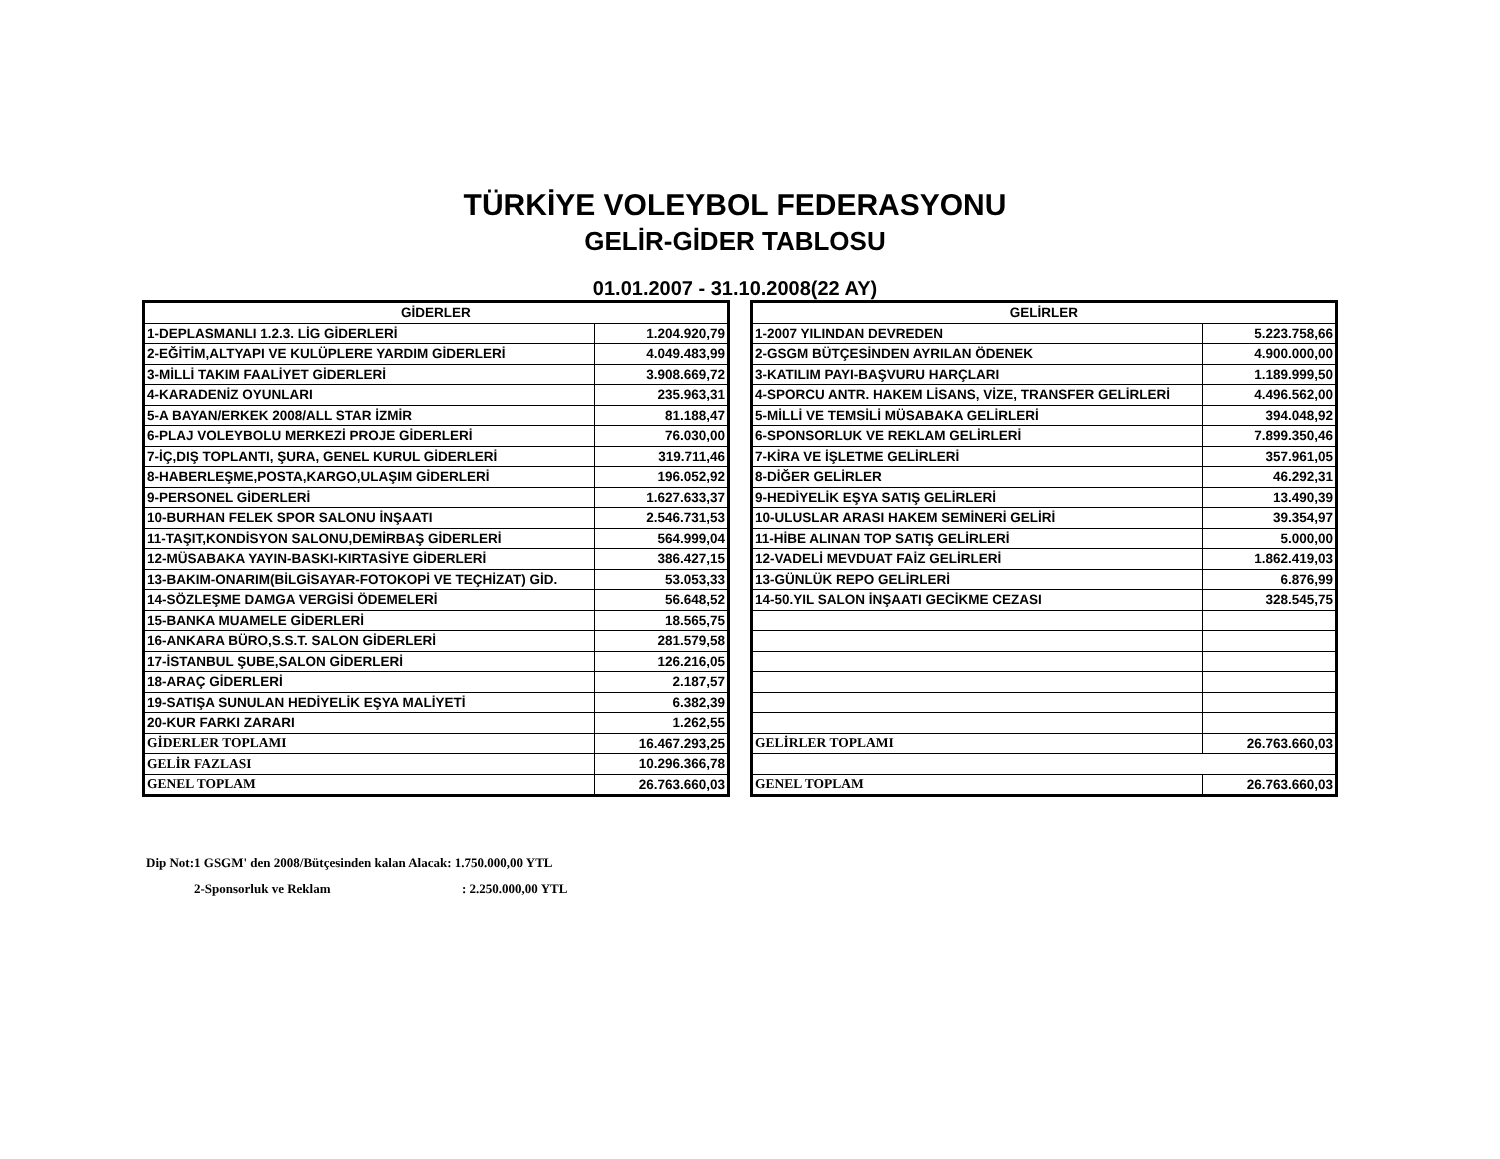TÜRKİYE VOLEYBOL FEDERASYONU
GELİR-GİDER TABLOSU
01.01.2007 - 31.10.2008(22 AY)
| GİDERLER | |
| --- | --- |
| 1-DEPLASMANLI 1.2.3. LİG GİDERLERİ | 1.204.920,79 |
| 2-EĞİTİM,ALTYAPI VE KULÜPLERE YARDIM GİDERLERİ | 4.049.483,99 |
| 3-MİLLİ TAKIM FAALİYET GİDERLERİ | 3.908.669,72 |
| 4-KARADENİZ OYUNLARI | 235.963,31 |
| 5-A BAYAN/ERKEK 2008/ALL STAR İZMİR | 81.188,47 |
| 6-PLAJ VOLEYBOLU MERKEZİ PROJE GİDERLERİ | 76.030,00 |
| 7-İÇ,DIŞ TOPLANTI, ŞURA, GENEL KURUL GİDERLERİ | 319.711,46 |
| 8-HABERLEŞME,POSTA,KARGO,ULAŞIM GİDERLERİ | 196.052,92 |
| 9-PERSONEL GİDERLERİ | 1.627.633,37 |
| 10-BURHAN FELEK SPOR SALONU İNŞAATI | 2.546.731,53 |
| 11-TAŞIT,KONDİSYON SALONU,DEMİRBAŞ GİDERLERİ | 564.999,04 |
| 12-MÜSABAKA YAYIN-BASKI-KIRTASİYE GİDERLERİ | 386.427,15 |
| 13-BAKIM-ONARIM(BİLGİSAYAR-FOTOKOPİ VE TEÇHİZAT) GİD. | 53.053,33 |
| 14-SÖZLEŞME DAMGA VERGİSİ ÖDEMELERİ | 56.648,52 |
| 15-BANKA MUAMELE GİDERLERİ | 18.565,75 |
| 16-ANKARA BÜRO,S.S.T. SALON GİDERLERİ | 281.579,58 |
| 17-İSTANBUL ŞUBE,SALON GİDERLERİ | 126.216,05 |
| 18-ARAÇ GİDERLERİ | 2.187,57 |
| 19-SATIŞA SUNULAN HEDİYELİK EŞYA MALİYETİ | 6.382,39 |
| 20-KUR FARKI ZARARI | 1.262,55 |
| GİDERLER TOPLAMI | 16.467.293,25 |
| GELİR FAZLASI | 10.296.366,78 |
| GENEL TOPLAM | 26.763.660,03 |
| GELİRLER | |
| --- | --- |
| 1-2007 YILINDAN DEVREDEN | 5.223.758,66 |
| 2-GSGM BÜTÇESİNDEN AYRILAN ÖDENEK | 4.900.000,00 |
| 3-KATILIM PAYI-BAŞVURU HARÇLARI | 1.189.999,50 |
| 4-SPORCU ANTR. HAKEM LİSANS, VİZE, TRANSFER GELİRLERİ | 4.496.562,00 |
| 5-MİLLİ VE TEMSİLİ MÜSABAKA GELİRLERİ | 394.048,92 |
| 6-SPONSORLUK VE REKLAM GELİRLERİ | 7.899.350,46 |
| 7-KİRA VE İŞLETME GELİRLERİ | 357.961,05 |
| 8-DİĞER GELİRLER | 46.292,31 |
| 9-HEDİYELİK EŞYA SATIŞ GELİRLERİ | 13.490,39 |
| 10-ULUSLAR ARASI HAKEM SEMİNERİ GELİRİ | 39.354,97 |
| 11-HİBE ALINAN TOP SATIŞ GELİRLERİ | 5.000,00 |
| 12-VADELİ MEVDUAT FAİZ GELİRLERİ | 1.862.419,03 |
| 13-GÜNLÜK REPO GELİRLERİ | 6.876,99 |
| 14-50.YIL SALON İNŞAATI GECİKME CEZASI | 328.545,75 |
| GELİRLER TOPLAMI | 26.763.660,03 |
| GENEL TOPLAM | 26.763.660,03 |
Dip Not:1 GSGM' den 2008/Bütçesinden kalan Alacak: 1.750.000,00 YTL
2-Sponsorluk ve Reklam : 2.250.000,00 YTL